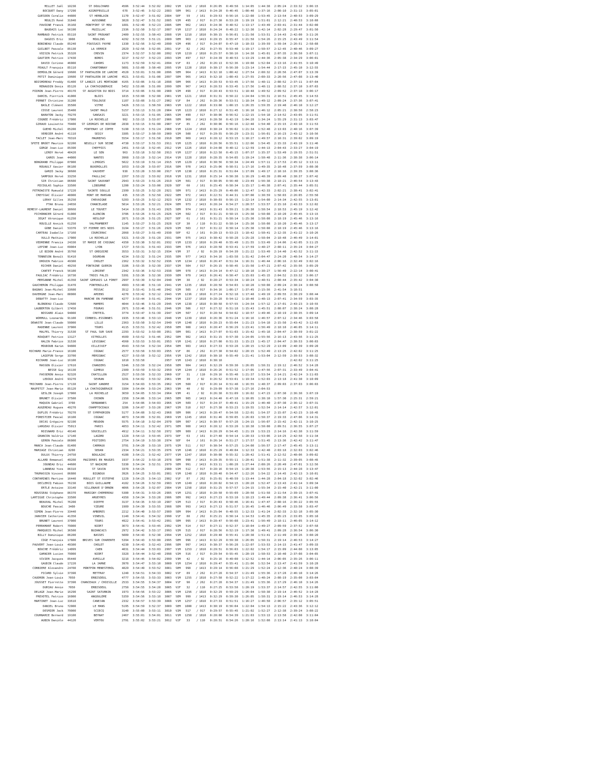| MILLET Joël | 18230 | ST DOULCHARD | 4586 | 3:52:44 | 3:52:02 | 2882 | V1M | 1216 | / 1810 | 0:26:05 | 0:49:58 | 1:14:05 | 1:44:38 | 2:05:24 | 2:33:32 | 3:06:15 |
| BOCQUET Dany | 17290 | AIGREFEUILLE | 678 | 3:52:45 | 3:52:22 | 2883 | SEM | 961 | / 1413 | 0:24:20 | 0:46:45 | 1:08:40 | 1:37:16 | 2:00:10 | 2:31:13 | 3:05:01 |
| GUESDON Coralie | 44800 | ST HERBLAIN | 1170 | 3:52:47 | 3:51:02 | 2884 | SEF | 59 | / 161 | 0:29:53 | 0:56:16 | 1:22:08 | 1:53:45 | 2:13:54 | 2:40:53 | 3:09:29 |
| MOULIS René | 31840 | AUSSONNE | 3828 | 3:52:47 | 3:51:52 | 2885 | V2M | 495 | / 917 | 0:27:30 | 0:53:28 | 1:19:19 | 1:51:01 | 2:12:21 | 2:40:53 | 3:10:08 |
| PAVOINE Franck | 35160 | MONTFORT ST MEU | 1801 | 3:52:49 | 3:52:23 | 2886 | SEM | 962 | / 1413 | 0:24:36 | 0:48:52 | 1:13:17 | 1:43:49 | 2:03:41 | 2:31:44 | 3:02:00 |
| BAUDAIS Luc | 56190 | MUZILLAC | 2336 | 3:52:50 | 3:52:17 | 2887 | V1M | 1217 | / 1810 | 0:24:24 | 0:48:22 | 1:12:30 | 1:42:14 | 2:02:28 | 2:29:47 | 3:01:50 |
| RAMBAUD Patrick | 85110 | SAINT PROUANT | 2409 | 3:52:55 | 3:50:43 | 2888 | V1M | 1218 | / 1810 | 0:30:15 | 0:56:01 | 1:21:50 | 1:53:51 | 2:14:43 | 2:42:00 | 3:11:26 |
| DAGOIS Eric | 3008 | MOULINS | 4292 | 3:52:55 | 3:51:21 | 2889 | SEM | 963 | / 1413 | 0:29:15 | 0:55:47 | 1:21:58 | 1:54:26 | 2:15:25 | 2:43:49 | 3:11:54 |
| BOBINEAU Claude | 85240 | FOUSSAIS PAYRE | 1330 | 3:52:56 | 3:52:49 | 2890 | V2M | 496 | / 917 | 0:24:07 | 0:47:10 | 1:10:33 | 1:39:59 | 1:59:34 | 2:26:51 | 2:58:08 |
| GUILBOT Pascale | 85130 | LA VERRIE | 2829 | 3:52:56 | 3:52:05 | 2891 | V1F | 82 | / 262 | 0:27:55 | 0:53:40 | 1:19:17 | 1:50:57 | 2:12:45 | 2:40:46 | 3:09:27 |
| VOISIN Patrick | 35320 | CREVIN | 2374 | 3:52:57 | 3:52:08 | 2892 | V1M | 1219 | / 1810 | 0:25:57 | 0:50:16 | 1:14:38 | 1:45:01 | 2:07:35 | 2:36:50 | 3:07:11 |
| GAUTIER Patrice | 17430 | BORDS | 3217 | 3:52:57 | 3:52:23 | 2893 | V2M | 497 | / 917 | 0:24:39 | 0:48:53 | 1:13:29 | 1:44:36 | 2:05:38 | 2:34:29 | 3:06:01 |
| DAVID Corinne | 46000 | CAHORS | 1173 | 3:52:59 | 3:52:41 | 2894 | V1F | 83 | / 262 | 0:26:13 | 0:52:36 | 1:19:08 | 1:52:04 | 2:13:16 | 2:41:55 | 3:10:49 |
| PEAULT François | 85110 | CHANTONNAY | 5001 | 3:53:00 | 3:50:48 | 2895 | V1M | 1220 | / 1810 | 0:30:17 | 0:56:30 | 1:23:14 | 1:54:44 | 2:17:15 | 2:45:10 | 3:12:55 |
| DEMOULIN Gérard | 19600 | ST PANTALEON DE LARCHE | 4520 | 3:53:01 | 3:51:00 | 2896 | SEM | 964 | / 1413 | 0:32:18 | 1:00:42 | 1:27:54 | 2:00:32 | 2:20:56 | 2:47:07 | 3:13:39 |
| PETIT Dominique | 19600 | ST PANTALEON DE LARCHE | 4521 | 3:53:01 | 3:51:00 | 2897 | SEM | 965 | / 1413 | 0:32:18 | 1:00:43 | 1:27:55 | 2:00:33 | 2:20:56 | 2:47:08 | 3:13:40 |
| BOISMOREAU Freddy | 61400 | ST LANGIS LES MORTAGNE | 4165 | 3:53:06 | 3:51:10 | 2898 | SEM | 966 | / 1413 | 0:28:53 | 0:53:45 | 1:17:56 | 1:48:11 | 2:08:52 | 2:37:11 | 3:07:04 |
| RENAUDIN Denis | 85120 | LA CHATAIGNERAIE | 5452 | 3:53:06 | 3:51:09 | 2899 | SEM | 967 | / 1413 | 0:28:53 | 0:53:45 | 1:17:56 | 1:48:11 | 2:08:52 | 2:37:10 | 3:07:03 |
| POIRON Jean-Pierre | 49170 | ST AUGUSTIN DU BOIS | 3714 | 3:53:06 | 3:51:08 | 2900 | V2M | 498 | / 917 | 0:28:43 | 0:53:51 | 1:18:48 | 1:49:52 | 2:09:52 | 2:37:18 | 3:06:17 |
| DARCEL Pierrick | 41000 | BLOIS | 1815 | 3:53:08 | 3:52:08 | 2901 | V1M | 1221 | / 1810 | 0:31:31 | 0:58:22 | 1:24:04 | 1:56:31 | 2:16:51 | 2:45:45 | 3:14:53 |
| PERNET Christine | 31200 | TOULOUSE | 1187 | 3:53:08 | 3:51:27 | 2902 | V1F | 84 | / 262 | 0:28:36 | 0:53:51 | 1:18:34 | 1:49:12 | 2:09:24 | 2:37:36 | 3:07:41 |
| BASLE Clément | 35500 | VITRE | 5426 | 3:53:11 | 3:50:59 | 2903 | V1M | 1222 | / 1810 | 0:33:08 | 1:00:15 | 1:26:35 | 1:59:35 | 2:19:40 | 2:46:10 | 3:12:27 |
| COSSE Laurent | 35400 | SAINT MALO | 5157 | 3:53:13 | 3:51:28 | 2904 | V1M | 1223 | / 1810 | 0:27:12 | 0:51:45 | 1:16:10 | 1:46:12 | 2:05:21 | 2:30:58 | 2:58:23 |
| BARATON Jacky | 79270 | SANSAIS | 3221 | 3:53:15 | 3:51:05 | 2905 | V2M | 499 | / 917 | 0:30:06 | 0:56:52 | 1:22:15 | 1:54:10 | 2:14:52 | 2:43:05 | 3:11:51 |
| COGNEE Frédéric | 17000 | LA ROCHELLE | 982 | 3:53:15 | 3:53:07 | 2906 | SEM | 968 | / 1413 | 0:20:50 | 0:42:19 | 1:04:28 | 1:34:24 | 1:55:29 | 2:31:13 | 3:03:47 |
| GIRAUD Louisette | 79400 | ST GEORGES DE NOISNE | 2838 | 3:53:15 | 3:51:08 | 2907 | V1F | 85 | / 262 | 0:30:06 | 0:56:16 | 1:22:40 | 1:54:40 | 2:15:15 | 2:43:18 | 3:11:53 |
| GUEHO Michel | 85200 | FONTENAY LE COMTE | 5190 | 3:53:15 | 3:51:24 | 2908 | V1M | 1224 | / 1810 | 0:30:24 | 0:56:02 | 1:21:34 | 1:52:48 | 2:13:03 | 2:40:16 | 3:07:39 |
| VERDIER André | 41110 | SEIGY | 3305 | 3:53:17 | 3:50:59 | 2909 | V2M | 500 | / 917 | 0:29:55 | 0:56:29 | 1:23:31 | 1:56:01 | 2:16:23 | 2:43:12 | 3:10:56 |
| TACLET Jean-Marc | 78310 | MAUREPAS | 5554 | 3:53:17 | 3:51:50 | 2910 | SEM | 969 | / 1413 | 0:28:12 | 0:53:15 | 1:18:27 | 1:49:57 | 2:10:31 | 2:39:02 | 3:09:19 |
| SPETE BROOT Maurice | 92200 | NEUILLY SUR SEINE | 4730 | 3:53:17 | 3:51:53 | 2911 | V1M | 1225 | / 1810 | 0:28:56 | 0:55:51 | 1:22:06 | 1:54:45 | 2:15:33 | 2:43:19 | 3:11:46 |
| GORGE Jean-Luc | 85390 | CHEFFOIS | 2451 | 3:53:18 | 3:52:45 | 2912 | V1M | 1226 | / 1810 | 0:24:08 | 0:48:12 | 1:12:59 | 1:44:13 | 2:04:43 | 2:33:27 | 3:04:19 |
| LEROY Hervé | 40420 | LE SEN | 963 | 3:53:18 | 3:52:50 | 2913 | V1M | 1227 | / 1810 | 0:22:58 | 0:45:15 | 1:07:37 | 1:35:37 | 1:53:49 | 2:19:55 | 2:51:51 |
| GAROS Jean | 44000 | NANTES | 3968 | 3:53:19 | 3:52:14 | 2914 | V1M | 1228 | / 1810 | 0:28:35 | 0:54:05 | 1:19:24 | 1:50:48 | 2:11:36 | 2:38:38 | 3:06:14 |
| BONGRAND Philippe | 87000 | LIMOGES | 5022 | 3:53:19 | 3:51:14 | 2915 | V1M | 1229 | / 1810 | 0:30:56 | 0:58:34 | 1:24:49 | 1:57:11 | 2:17:53 | 2:45:12 | 3:13:11 |
| ROUAULT Xavier | 86180 | BUXEROLLES | 1653 | 3:53:20 | 3:53:07 | 2916 | SEM | 970 | / 1413 | 0:25:06 | 0:50:51 | 1:17:16 | 1:49:35 | 2:10:48 | 2:37:59 | 3:08:30 |
| GARZO Jacky | 30600 | VAUVERT | 938 | 3:53:20 | 3:53:00 | 2917 | V1M | 1230 | / 1810 | 0:25:31 | 0:51:04 | 1:17:09 | 1:49:17 | 2:10:16 | 2:39:35 | 3:08:36 |
| SAMPOUX Hervé | 33250 | PAULLIAC | 2267 | 3:53:22 | 3:53:02 | 2918 | V1M | 1231 | / 1810 | 0:25:14 | 0:50:38 | 1:16:29 | 1:48:39 | 2:09:48 | 2:38:37 | 3:07:42 |
| SIR Christian | 86600 | SAINT SAUVANT | 2943 | 3:53:23 | 3:51:26 | 2919 | V2M | 501 | / 917 | 0:30:05 | 0:56:40 | 1:23:49 | 1:56:38 | 2:18:21 | 2:46:54 | 3:13:43 |
| MICOULAS Sophie | 33500 | LIBOURNE | 1200 | 3:53:24 | 3:53:00 | 2920 | SEF | 60 | / 161 | 0:25:45 | 0:50:34 | 1:15:17 | 1:46:38 | 2:07:41 | 2:35:44 | 3:05:51 |
| PETROWISTE Romuald | 17220 | SAINTE SOULLE | 2399 | 3:53:25 | 3:52:28 | 2921 | SEM | 971 | / 1413 | 0:25:29 | 0:49:06 | 1:12:47 | 1:42:33 | 2:02:21 | 2:30:41 | 3:02:41 |
| CREYSSAC Olivier | 40000 | MONT DE MARSAN | 435 | 3:53:25 | 3:52:58 | 2922 | SEM | 972 | / 1413 | 0:22:51 | 0:44:31 | 1:07:00 | 1:38:59 | 1:58:03 | 2:26:05 | 2:55:50 |
| LERAY Gilles | 35250 | CHEVAIGNE | 5203 | 3:53:25 | 3:52:12 | 2923 | V1M | 1232 | / 1810 | 0:30:03 | 0:56:15 | 1:22:14 | 1:54:00 | 2:14:34 | 2:42:55 | 3:13:01 |
| PTAK Bruno | 24650 | CHANCELADE | 5014 | 3:53:26 | 3:52:21 | 2924 | SEM | 973 | / 1413 | 0:28:24 | 0:54:27 | 1:20:57 | 1:53:57 | 2:15:10 | 2:43:33 | 3:12:02 |
| REMESY-LAURENT Daniel | 38660 | LE TOUVET | 5414 | 3:53:26 | 3:51:43 | 2925 | SEM | 974 | / 1413 | 0:31:43 | 0:59:21 | 1:26:38 | 1:58:54 | 2:18:53 | 2:45:19 | 3:12:42 |
| PICHONNIER Gérard | 61000 | ALENCON | 3706 | 3:53:26 | 3:51:25 | 2926 | V2M | 502 | / 917 | 0:31:21 | 0:58:15 | 1:25:30 | 1:58:08 | 2:18:20 | 2:45:45 | 3:13:15 |
| JEGAT Véronique | 61250 | HESLOUP | 2871 | 3:53:26 | 3:51:25 | 2927 | SEF | 61 | / 161 | 0:31:21 | 0:58:14 | 1:25:30 | 1:58:08 | 2:18:19 | 2:45:46 | 3:13:16 |
| ROUILLE Annick | 61250 | VALFRAMBERT | 1145 | 3:53:27 | 3:51:25 | 2928 | V2F | 30 | / 110 | 0:31:22 | 0:58:14 | 1:25:30 | 1:58:08 | 2:18:20 | 2:45:46 | 3:13:17 |
| GOBE Daniel | 53370 | ST PIERRE DES NIDS | 3194 | 3:53:27 | 3:51:26 | 2929 | V2M | 503 | / 917 | 0:31:22 | 0:58:14 | 1:25:30 | 1:58:08 | 2:18:19 | 2:45:46 | 3:13:16 |
| CARTEAU Isabelle | 17160 | COURCERAC | 2868 | 3:53:27 | 3:51:49 | 2930 | SEF | 62 | / 161 | 0:28:13 | 0:53:23 | 1:18:42 | 1:50:41 | 2:12:35 | 2:41:22 | 3:10:26 |
| VULLO Mathieu | 17000 | LA ROCHELLE | 5321 | 3:53:29 | 3:51:28 | 2931 | SEM | 975 | / 1413 | 0:30:42 | 0:58:28 | 1:25:28 | 1:58:04 | 2:18:48 | 2:46:49 | 3:14:01 |
| VEDRENNE Francis | 24330 | ST MARIE DE CHIGNAC | 4350 | 3:53:30 | 3:52:01 | 2932 | V1M | 1233 | / 1810 | 0:29:40 | 0:55:49 | 1:21:55 | 1:53:49 | 2:14:06 | 2:42:05 | 3:11:25 |
| LEPINE Jean-Luc | 69004 | LYON | 1727 | 3:53:31 | 3:51:43 | 2933 | SEM | 976 | / 1413 | 0:28:50 | 0:53:41 | 1:17:59 | 1:48:27 | 2:08:11 | 2:35:24 | 3:04:27 |
| LE BIDON André | 35760 | ST GREGOIRE | 3553 | 3:53:31 | 3:52:15 | 2934 | V3M | 37 | / 92 | 0:28:19 | 0:54:39 | 1:21:22 | 1:53:49 | 2:14:40 | 2:42:52 | 3:11:15 |
| TENNESON Benoît | 91410 | DOURDAN | 4234 | 3:53:32 | 3:51:24 | 2935 | SEM | 977 | / 1413 | 0:34:16 | 1:03:58 | 1:31:42 | 2:04:47 | 2:24:20 | 2:48:54 | 3:14:27 |
| DROUIN Fabrice | 49300 | CHOLET | 2362 | 3:53:32 | 3:52:52 | 2936 | V1M | 1234 | / 1810 | 0:26:47 | 0:51:34 | 1:16:31 | 1:46:44 | 2:06:16 | 2:32:49 | 3:02:16 |
| RICHER Daniel | 49250 | FONTAINE GUERIN | 3186 | 3:53:35 | 3:52:39 | 2937 | V2M | 504 | / 917 | 0:26:15 | 0:50:45 | 1:15:50 | 1:47:21 | 2:07:42 | 2:35:56 | 3:05:29 |
| CANTET Franck | 56100 | LORIENT | 2342 | 3:53:36 | 3:52:53 | 2938 | SEM | 978 | / 1413 | 0:24:14 | 0:47:12 | 1:10:10 | 1:38:27 | 1:56:49 | 2:22:14 | 3:00:41 |
| PAULIAC Frédéric | 16730 | TROIS PALIS | 5391 | 3:53:36 | 3:52:38 | 2939 | SEM | 979 | / 1413 | 0:26:41 | 0:50:47 | 1:15:03 | 1:45:15 | 2:04:52 | 2:33:32 | 3:06:17 |
| MERSANNE Michel | 41350 | SAINT GERVAIS LA FORET | 2997 | 3:53:39 | 3:52:04 | 2940 | V3M | 38 | / 92 | 0:28:27 | 0:53:34 | 1:18:24 | 1:48:51 | 2:08:44 | 2:35:42 | 3:04:30 |
| GAUCHERON Philippe | 31470 | FONTENILLES | 4903 | 3:53:40 | 3:51:19 | 2941 | V1M | 1235 | / 1810 | 0:28:58 | 0:54:03 | 1:18:20 | 1:50:00 | 2:09:24 | 2:38:24 | 3:08:50 |
| BAGNAS Jean-Michel | 33600 | PESSAC | 3512 | 3:53:41 | 3:51:40 | 2942 | V2M | 505 | / 917 | 0:34:16 | 1:06:17 | 1:37:45 | 2:15:56 | 2:41:54 | 3:18:51 | |
| DAVERGNE Jean-Marc | 80000 | AMIENS | 4278 | 3:53:42 | 3:52:12 | 2943 | V1M | 1236 | / 1810 | 0:27:24 | 0:52:18 | 1:17:48 | 1:49:19 | 2:09:55 | 2:38:29 | 3:08:44 |
| DEBATTY Jean-Luc | | MARCHE EN FAMENNE | 4277 | 3:53:44 | 3:51:41 | 2944 | V1M | 1237 | / 1810 | 0:28:28 | 0:54:12 | 1:18:40 | 1:48:13 | 2:07:41 | 2:34:59 | 3:03:35 |
| BLONDEAU Claude | 72600 | MAMERS | 4044 | 3:53:46 | 3:51:29 | 2945 | V1M | 1238 | / 1810 | 0:30:58 | 0:57:55 | 1:24:34 | 1:57:12 | 2:17:01 | 2:43:23 | 3:10:55 |
| LAUBERTON Gilbert | 17450 | FOURAS | 2971 | 3:53:46 | 3:51:51 | 2946 | V2M | 506 | / 917 | 0:27:32 | 0:51:18 | 1:15:43 | 1:45:51 | 2:08:07 | 2:38:24 | 3:08:28 |
| BOSSARD Alain | 94000 | CRETEIL | 3774 | 3:53:47 | 3:51:39 | 2947 | V2M | 507 | / 917 | 0:28:54 | 0:54:02 | 1:18:57 | 1:49:46 | 2:10:19 | 2:38:35 | 3:09:14 |
| WORMULL Leonardo | 91100 | CORBEIL-ESSONNES | 1935 | 3:53:48 | 3:53:13 | 2948 | V1M | 1239 | / 1810 | 0:26:36 | 0:51:24 | 1:16:16 | 1:46:57 | 2:07:12 | 2:34:46 | 3:03:58 |
| DEWASTE Jean-Claude | 59000 | LILLE | 2363 | 3:53:50 | 3:52:54 | 2949 | V1M | 1240 | / 1810 | 0:28:23 | 0:55:04 | 1:21:23 | 1:54:18 | 2:15:50 | 2:43:42 | 3:12:03 |
| RADENNE Laurent | 37000 | TOURS | 4115 | 3:53:51 | 3:52:42 | 2950 | SEM | 980 | / 1413 | 0:28:47 | 0:56:29 | 1:23:41 | 1:56:49 | 2:18:10 | 2:46:05 | 3:14:11 |
| MALPEL Thierry | 31530 | ST PAUL SUR SAVE | 2293 | 3:53:52 | 3:53:08 | 2951 | SEM | 981 | / 1413 | 0:27:07 | 0:51:03 | 1:15:42 | 1:45:18 | 2:04:47 | 2:30:59 | 3:01:22 |
| ROUQUET Patrice | 13127 | VITROLLES | 4589 | 3:53:52 | 3:51:46 | 2952 | SEM | 982 | / 1413 | 0:31:15 | 0:57:30 | 1:24:05 | 1:55:56 | 2:16:13 | 2:43:56 | 3:11:25 |
| HALIN Fabrice | 31530 | LEVIGNAC | 4560 | 3:53:53 | 3:53:01 | 2953 | V1M | 1241 | / 1810 | 0:27:08 | 0:51:33 | 1:15:23 | 1:45:17 | 2:04:47 | 2:30:53 | 3:00:03 |
| MOUDOUB Karim | 94800 | VILLEJUIF | 4543 | 3:53:54 | 3:52:34 | 2954 | SEM | 983 | / 1413 | 0:27:33 | 0:53:28 | 1:20:15 | 1:52:29 | 2:13:09 | 2:40:39 | 3:09:20 |
| RICHARD Marie-France | 16100 | COGNAC | 2577 | 3:53:58 | 3:53:03 | 2955 | V1F | 86 | / 262 | 0:27:30 | 0:54:02 | 1:20:15 | 1:52:49 | 2:13:25 | 2:42:02 | 3:11:25 |
| LAGOFUN Serge | 33700 | MERIGNAC | 4227 | 3:53:58 | 3:52:12 | 2956 | V1M | 1242 | / 1810 | 0:30:18 | 0:55:49 | 1:21:41 | 1:53:04 | 2:12:59 | 2:39:53 | 3:08:32 |
| RICHARD Jean-Luc | 16100 | COGNAC | 1810 | 3:53:58 | | 2957 | V1M | 1243 | / 1810 | 0:30:18 | | | | | 2:42:02 | 3:11:25 |
| MASSON Olivier | 17610 | CHANIERS | 5346 | 3:53:59 | 3:52:24 | 2958 | SEM | 984 | / 1413 | 0:32:29 | 0:59:30 | 1:26:05 | 1:58:31 | 2:19:12 | 2:46:52 | 3:14:28 |
| BESSE Guy | 16130 | GIMEUX | 2309 | 3:53:59 | 3:53:32 | 2959 | V1M | 1244 | / 1810 | 0:26:26 | 0:51:52 | 1:17:05 | 1:47:56 | 2:07:31 | 2:33:49 | 3:04:41 |
| PASSERON Annie | 92320 | CHATILLON | 2527 | 3:53:59 | 3:52:33 | 2960 | V2F | 31 | / 110 | 0:29:16 | 0:55:48 | 1:21:37 | 1:53:54 | 2:14:21 | 2:42:24 | 3:11:03 |
| LEDOUX André | 93270 | SEVRAN | 3291 | 3:54:02 | 3:53:32 | 2961 | V3M | 39 | / 92 | 0:26:52 | 0:53:01 | 1:19:34 | 1:52:03 | 2:13:18 | 2:41:30 | 3:10:09 |
| TRICHARD Jean-Pierre | 17138 | SAINT XANDRE | 3154 | 3:54:03 | 3:53:35 | 2962 | V2M | 508 | / 917 | 0:26:14 | 0:51:48 | 1:16:55 | 1:48:37 | 2:09:03 | 2:37:03 | 3:06:03 |
| MAUPETIT Jean-Marie | 85120 | LA CHATAIGNERAIE | 3384 | 3:54:04 | 3:53:24 | 2963 | V3M | 40 | / 92 | 0:29:09 | 0:57:38 | 1:27:16 | 2:04:53 | | | |
| GESLIN Joseph | 17000 | LA ROCHELLE | 3659 | 3:54:05 | 3:53:34 | 2964 | V3M | 41 | / 92 | 0:26:38 | 0:51:09 | 1:16:02 | 1:47:23 | 2:07:30 | 2:36:38 | 3:07:19 |
| BRUNET Olivier | 37500 | CHINON | 2358 | 3:54:06 | 3:53:14 | 2965 | SEM | 985 | / 1413 | 0:24:40 | 0:47:18 | 1:10:05 | 1:38:10 | 1:57:30 | 2:25:31 | 2:59:21 |
| MAQUIN Gabriel | 3700 | SERBANNES | 254 | 3:54:06 | 3:54:03 | 2966 | V2M | 509 | / 917 | 0:24:37 | 0:49:41 | 1:15:29 | 1:46:40 | 2:07:30 | 2:36:12 | 3:07:31 |
| AUGEREAU Hugues | 49270 | CHAMPTOCEAUX | 3286 | 3:54:07 | 3:53:20 | 2967 | V2M | 510 | / 917 | 0:27:30 | 0:53:23 | 1:19:55 | 1:52:54 | 2:14:14 | 2:42:57 | 3:12:01 |
| DUFLOS Frédéric | 79270 | ST SYMPHORIEN | 5177 | 3:54:08 | 3:52:43 | 2968 | SEM | 986 | / 1413 | 0:28:47 | 0:54:58 | 1:22:01 | 1:54:37 | 2:15:07 | 2:42:23 | 3:10:45 |
| FORESTIER Pascal | 16100 | COGNAC | 4873 | 3:54:09 | 3:52:01 | 2969 | V1M | 1245 | / 1810 | 0:31:46 | 0:59:05 | 1:26:03 | 1:58:37 | 2:19:33 | 2:47:06 | 3:14:31 |
| DECAS Grégoire | 92190 | MEUDON | 5575 | 3:54:10 | 3:52:04 | 2970 | SEM | 987 | / 1413 | 0:30:57 | 0:57:28 | 1:24:15 | 1:56:07 | 2:15:42 | 2:42:11 | 3:10:25 |
| LARGEAU Olivier | 75013 | PARIS | 4853 | 3:54:11 | 3:52:42 | 2971 | SEM | 988 | / 1413 | 0:28:12 | 0:53:20 | 1:18:38 | 1:50:00 | 2:09:51 | 2:36:55 | 3:07:27 |
| ROISNARD Eric | 49140 | SOUCELLES | 4912 | 3:54:11 | 3:52:58 | 2972 | SEM | 989 | / 1413 | 0:28:29 | 0:54:45 | 1:21:19 | 1:53:23 | 2:14:16 | 2:42:38 | 3:11:59 |
| GRANCON Valérie | 17140 | LAGORD | 1228 | 3:54:13 | 3:53:45 | 2973 | SEF | 63 | / 161 | 0:27:40 | 0:54:14 | 1:20:33 | 1:53:06 | 2:14:25 | 2:42:58 | 3:11:34 |
| GERON Pascale | 86000 | POITIERS | 2754 | 3:54:19 | 3:53:38 | 2974 | SEF | 64 | / 161 | 0:26:14 | 0:51:27 | 1:17:57 | 1:51:45 | 2:13:36 | 2:42:42 | 3:11:47 |
| MANCA Jean-Claude | 81400 | CARMAUX | 3791 | 3:54:20 | 3:53:19 | 2975 | V2M | 511 | / 917 | 0:30:54 | 0:57:25 | 1:24:08 | 1:56:57 | 2:17:47 | 2:45:45 | 3:13:11 |
| MARIAGE Christian | 8200 | SEDAN | 2334 | 3:54:21 | 3:53:35 | 2976 | V1M | 1246 | / 1810 | 0:25:29 | 0:49:04 | 1:12:33 | 1:42:40 | 2:03:18 | 2:32:03 | 3:02:46 |
| DULUX Thierry | 24750 | BOULAZAC | 4108 | 3:54:21 | 3:52:42 | 2977 | V1M | 1247 | / 1810 | 0:30:08 | 0:55:32 | 1:20:42 | 1:51:41 | 2:12:52 | 2:40:06 | 3:09:02 |
| ALLARD Emmanuel | 49280 | MAZIERES EN MAUGES | 1937 | 3:54:22 | 3:53:10 | 2978 | SEM | 990 | / 1413 | 0:29:35 | 0:55:11 | 1:20:41 | 1:51:38 | 2:11:32 | 2:39:05 | 3:08:45 |
| JOUNEAU Eric | 44600 | ST NAZAIRE | 5330 | 3:54:24 | 3:52:51 | 2979 | SEM | 991 | / 1413 | 0:33:11 | 1:00:28 | 1:27:44 | 2:00:26 | 2:20:49 | 2:47:01 | 3:12:56 |
| LANNEAU Yves | 86310 | ST SAVIN | 3378 | 3:54:25 | | 2980 | V2M | 512 | / 917 | 0:28:16 | 0:54:15 | 1:20:30 | 1:53:56 | 2:15:13 | 2:44:28 | 3:13:47 |
| THUMASSIN Vincent | 86800 | BIGNOUX | 3926 | 3:54:25 | 3:53:01 | 2981 | V1M | 1248 | / 1810 | 0:28:48 | 0:54:47 | 1:22:26 | 1:54:22 | 2:14:45 | 2:42:13 | 3:10:01 |
| CONTAMINES Martine | 16440 | ROULLET ST ESTEPHE | 1220 | 3:54:25 | 3:54:13 | 2982 | V1F | 87 | / 262 | 0:25:01 | 0:48:59 | 1:13:44 | 1:44:28 | 2:04:18 | 2:32:02 | 3:02:46 |
| DECLERCQ Fabien | 76230 | BOIS GUILLAUME | 4102 | 3:54:26 | 3:52:59 | 2983 | V1M | 1249 | / 1810 | 0:28:02 | 0:54:15 | 1:20:28 | 1:52:47 | 2:13:43 | 2:41:14 | 3:09:34 |
| ERTLE Antoine | 33140 | VILLENAVE D'ORNON | 4066 | 3:54:28 | 3:52:07 | 2984 | V1M | 1250 | / 1810 | 0:31:25 | 0:57:57 | 1:24:15 | 1:55:34 | 2:15:40 | 2:42:21 | 3:11:00 |
| ROUSSEAU Stéphane | 86370 | MARIGNY-CHEMEREAU | 5300 | 3:54:31 | 3:53:26 | 2985 | V1M | 1251 | / 1810 | 0:28:50 | 0:55:09 | 1:20:50 | 1:51:58 | 2:11:54 | 2:39:15 | 3:07:41 |
| LARTIGUE Christophe | 33500 | ARUEYRES | 4358 | 3:54:34 | 3:53:20 | 2986 | SEM | 992 | / 1413 | 0:27:23 | 0:53:10 | 1:18:23 | 1:49:44 | 2:09:38 | 2:36:41 | 3:06:56 |
| BEAUVAL Michel | 76200 | DIEPPE | 3137 | 3:54:35 | 3:53:19 | 2987 | V2M | 513 | / 917 | 0:26:43 | 0:50:46 | 1:16:41 | 1:47:47 | 2:08:16 | 2:36:22 | 3:05:55 |
| BOUCHE Pascal | 3400 | YZEURE | 1989 | 3:54:39 | 3:53:55 | 2988 | SEM | 993 | / 1413 | 0:27:13 | 0:51:57 | 1:16:45 | 1:46:46 | 2:06:49 | 2:33:50 | 3:03:47 |
| SIMON Jean-Pierre | 33440 | AMBORES | 2212 | 3:54:40 | 3:53:57 | 2989 | SEM | 994 | / 1413 | 0:25:04 | 0:48:55 | 1:12:33 | 1:41:24 | 2:02:33 | 2:32:18 | 3:05:30 |
| JANVIER Catherine | 41350 | VINEUIL | 1148 | 3:54:41 | 3:54:32 | 2990 | V1F | 88 | / 262 | 0:25:21 | 0:50:14 | 1:14:53 | 1:45:35 | 2:05:23 | 2:33:05 | 3:05:10 |
| BRUNET Laurent | 37000 | TOURS | 4922 | 3:54:41 | 3:53:42 | 2991 | SEM | 995 | / 1413 | 0:28:47 | 0:56:08 | 1:23:41 | 1:56:49 | 2:18:11 | 2:46:05 | 3:14:12 |
| PERRAMANT Robert | 79000 | NIORT | 3673 | 3:54:41 | 3:53:45 | 2992 | V2M | 514 | / 917 | 0:27:11 | 0:52:37 | 1:18:04 | 1:49:27 | 2:09:59 | 2:37:52 | 3:07:58 |
| MARQUOIS Michel | 36500 | BUZANCAIS | 2972 | 3:54:42 | 3:53:17 | 2993 | V2M | 515 | / 917 | 0:28:56 | 0:52:19 | 1:17:30 | 1:49:41 | 2:09:28 | 2:36:54 | 3:06:30 |
| BILLY Dominique | 86200 | BASSES | 5009 | 3:54:43 | 3:52:30 | 2994 | V1M | 1252 | / 1810 | 0:29:40 | 0:55:41 | 1:20:30 | 1:51:41 | 2:11:49 | 2:39:26 | 3:08:20 |
| COGE François | 17800 | BRIVES SUR CHARENTE | 5394 | 3:54:43 | 3:53:08 | 2995 | SEM | 996 | / 1413 | 0:32:29 | 0:59:30 | 1:26:05 | 1:58:31 | 2:19:14 | 2:46:53 | 3:14:27 |
| PAUVERT Jean-Louis | 49300 | CHOLET | 4230 | 3:54:43 | 3:52:43 | 2996 | SEM | 997 | / 1413 | 0:30:37 | 0:56:28 | 1:22:07 | 1:53:53 | 2:14:15 | 2:41:47 | 3:09:33 |
| BOUCHE Frédéric | 14099 | CAEN | 4031 | 3:54:44 | 3:53:03 | 2997 | V1M | 1253 | / 1810 | 0:29:51 | 0:56:03 | 1:22:02 | 1:54:17 | 2:15:09 | 2:44:08 | 3:13:05 |
| GARNIER Lucien | 79000 | NIORT | 3328 | 3:54:44 | 3:52:48 | 2998 | V2M | 516 | / 917 | 0:29:54 | 0:55:45 | 1:20:19 | 1:50:53 | 2:10:40 | 2:37:08 | 3:04:05 |
| VIVIER Jacques | 85440 | AVRILLE | 3218 | 3:54:45 | 3:54:02 | 2999 | V3M | 42 | / 92 | 0:25:16 | 0:49:00 | 1:12:52 | 1:44:14 | 2:06:05 | 2:35:26 | 3:06:11 |
| GAUDIN Claude | 17220 | LA JARNE | 3978 | 3:54:47 | 3:53:10 | 3000 | V1M | 1254 | / 1810 | 0:29:47 | 0:55:41 | 1:21:06 | 1:52:54 | 2:13:47 | 2:41:59 | 3:10:28 |
| CORBIERE Alexandre | 24780 | MONTPON MENESTEROL | 4829 | 3:54:49 | 3:53:52 | 3001 | SEM | 998 | / 1413 | 0:29:14 | 0:56:08 | 1:21:29 | 1:52:24 | 2:12:36 | 2:40:24 | 3:08:39 |
| PICARD Sylvie | 37390 | METTRAY | 1240 | 3:54:51 | 3:54:33 | 3002 | V1F | 89 | / 262 | 0:27:28 | 0:54:37 | 1:21:49 | 1:55:36 | 2:17:28 | 2:46:10 | 3:14:26 |
| CAUDRON Jean-Louis | 7050 | ERBISOEUL | 4777 | 3:54:55 | 3:53:33 | 3003 | V1M | 1255 | / 1810 | 0:27:50 | 0:52:22 | 1:17:22 | 1:48:24 | 2:08:19 | 2:35:00 | 3:03:04 |
| JOUSSET Pierrette | 37390 | CHANCEAUX / CHOISILLE | 2533 | 3:54:55 | 3:54:37 | 3004 | V1F | 90 | / 262 | 0:27:28 | 0:54:37 | 1:21:49 | 1:55:36 | 2:17:29 | 2:46:10 | 3:14:26 |
| DURIAU Annie | 7050 | ERBISOEUL | 2758 | 3:54:55 | 3:54:20 | 3005 | V2F | 32 | / 110 | 0:27:25 | 0:53:58 | 1:20:19 | 1:53:37 | 2:14:57 | 2:42:55 | 3:11:00 |
| DELAGE Jean-Marie | 16290 | SAINT SATURNIN | 1973 | 3:54:56 | 3:53:22 | 3006 | V1M | 1256 | / 1810 | 0:32:29 | 0:59:29 | 1:26:04 | 1:58:30 | 2:19:14 | 2:46:52 | 3:14:28 |
| PREVOTEL Patrice | 16000 | ANGOULEME | 5359 | 3:54:56 | 3:53:18 | 3007 | SEM | 999 | / 1413 | 0:32:29 | 0:59:30 | 1:26:05 | 1:58:31 | 2:19:14 | 2:46:53 | 3:14:28 |
| MARTINET Jean-Luc | 33610 | CANEJAN | 2332 | 3:54:57 | 3:53:39 | 3008 | V1M | 1257 | / 1810 | 0:27:33 | 0:51:51 | 1:16:27 | 1:46:50 | 2:06:57 | 2:35:12 | 3:05:51 |
| DANIEL Bruno | 72000 | LE MANS | 5195 | 3:54:59 | 3:52:37 | 3009 | SEM | 1000 | / 1413 | 0:30:19 | 0:56:04 | 1:22:04 | 1:54:13 | 2:15:22 | 2:43:36 | 3:12:12 |
| DESMIER Jack | 79000 | SCIECQ | 3140 | 3:55:00 | 3:53:11 | 3010 | V2M | 517 | / 917 | 0:29:57 | 0:55:45 | 1:21:02 | 1:52:27 | 2:12:38 | 2:39:24 | 3:08:22 |
| COURNARIE Bernard | 19100 | BEYNAT | 2467 | 3:55:01 | 3:54:01 | 3011 | V1M | 1258 | / 1810 | 0:28:08 | 0:54:39 | 1:21:03 | 1:53:13 | 2:13:58 | 2:42:00 | 3:11:04 |
| AUBIN Danièle | 44120 | VERTOU | 2791 | 3:55:02 | 3:53:21 | 3012 | V2F | 33 | / 110 | 0:28:51 | 0:54:26 | 1:20:16 | 1:52:08 | 2:13:14 | 2:41:13 | 3:10:04 |